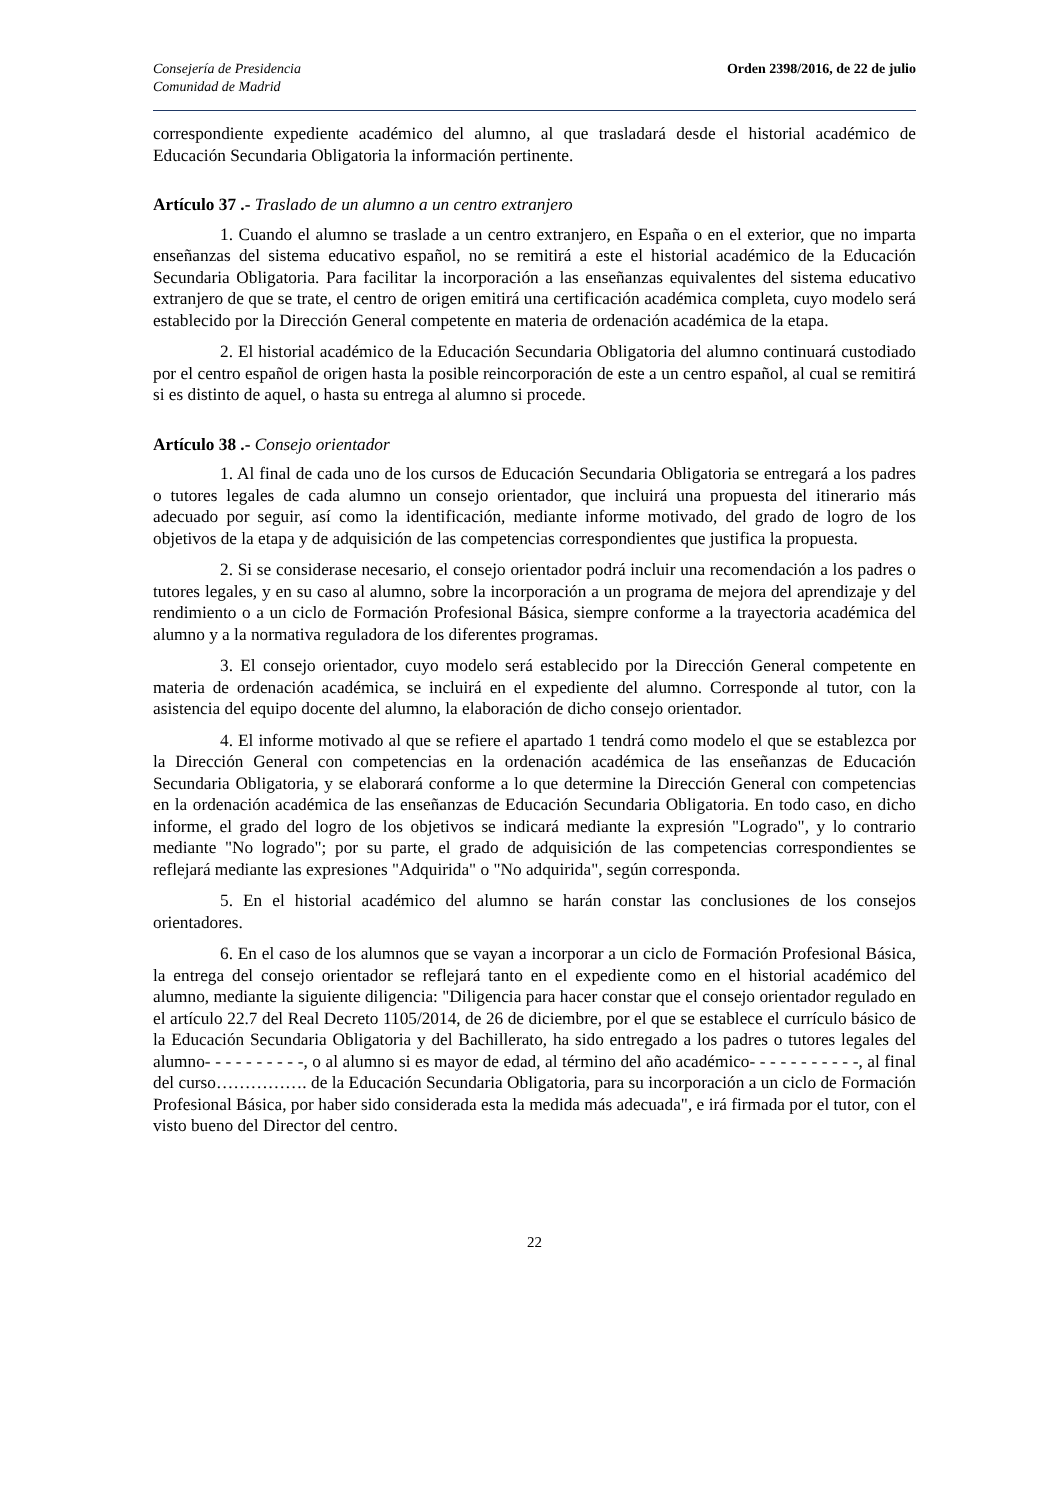Consejería de Presidencia
Comunidad de Madrid
Orden 2398/2016, de 22 de julio
correspondiente expediente académico del alumno, al que trasladará desde el historial académico de Educación Secundaria Obligatoria la información pertinente.
Artículo 37 .- Traslado de un alumno a un centro extranjero
1. Cuando el alumno se traslade a un centro extranjero, en España o en el exterior, que no imparta enseñanzas del sistema educativo español, no se remitirá a este el historial académico de la Educación Secundaria Obligatoria. Para facilitar la incorporación a las enseñanzas equivalentes del sistema educativo extranjero de que se trate, el centro de origen emitirá una certificación académica completa, cuyo modelo será establecido por la Dirección General competente en materia de ordenación académica de la etapa.
2. El historial académico de la Educación Secundaria Obligatoria del alumno continuará custodiado por el centro español de origen hasta la posible reincorporación de este a un centro español, al cual se remitirá si es distinto de aquel, o hasta su entrega al alumno si procede.
Artículo 38 .- Consejo orientador
1. Al final de cada uno de los cursos de Educación Secundaria Obligatoria se entregará a los padres o tutores legales de cada alumno un consejo orientador, que incluirá una propuesta del itinerario más adecuado por seguir, así como la identificación, mediante informe motivado, del grado de logro de los objetivos de la etapa y de adquisición de las competencias correspondientes que justifica la propuesta.
2. Si se considerase necesario, el consejo orientador podrá incluir una recomendación a los padres o tutores legales, y en su caso al alumno, sobre la incorporación a un programa de mejora del aprendizaje y del rendimiento o a un ciclo de Formación Profesional Básica, siempre conforme a la trayectoria académica del alumno y a la normativa reguladora de los diferentes programas.
3. El consejo orientador, cuyo modelo será establecido por la Dirección General competente en materia de ordenación académica, se incluirá en el expediente del alumno. Corresponde al tutor, con la asistencia del equipo docente del alumno, la elaboración de dicho consejo orientador.
4. El informe motivado al que se refiere el apartado 1 tendrá como modelo el que se establezca por la Dirección General con competencias en la ordenación académica de las enseñanzas de Educación Secundaria Obligatoria, y se elaborará conforme a lo que determine la Dirección General con competencias en la ordenación académica de las enseñanzas de Educación Secundaria Obligatoria. En todo caso, en dicho informe, el grado del logro de los objetivos se indicará mediante la expresión "Logrado", y lo contrario mediante "No logrado"; por su parte, el grado de adquisición de las competencias correspondientes se reflejará mediante las expresiones "Adquirida" o "No adquirida", según corresponda.
5. En el historial académico del alumno se harán constar las conclusiones de los consejos orientadores.
6. En el caso de los alumnos que se vayan a incorporar a un ciclo de Formación Profesional Básica, la entrega del consejo orientador se reflejará tanto en el expediente como en el historial académico del alumno, mediante la siguiente diligencia: "Diligencia para hacer constar que el consejo orientador regulado en el artículo 22.7 del Real Decreto 1105/2014, de 26 de diciembre, por el que se establece el currículo básico de la Educación Secundaria Obligatoria y del Bachillerato, ha sido entregado a los padres o tutores legales del alumno- - - - - - - - - -, o al alumno si es mayor de edad, al término del año académico- - - - - - - - - - -, al final del curso……………. de la Educación Secundaria Obligatoria, para su incorporación a un ciclo de Formación Profesional Básica, por haber sido considerada esta la medida más adecuada", e irá firmada por el tutor, con el visto bueno del Director del centro.
22